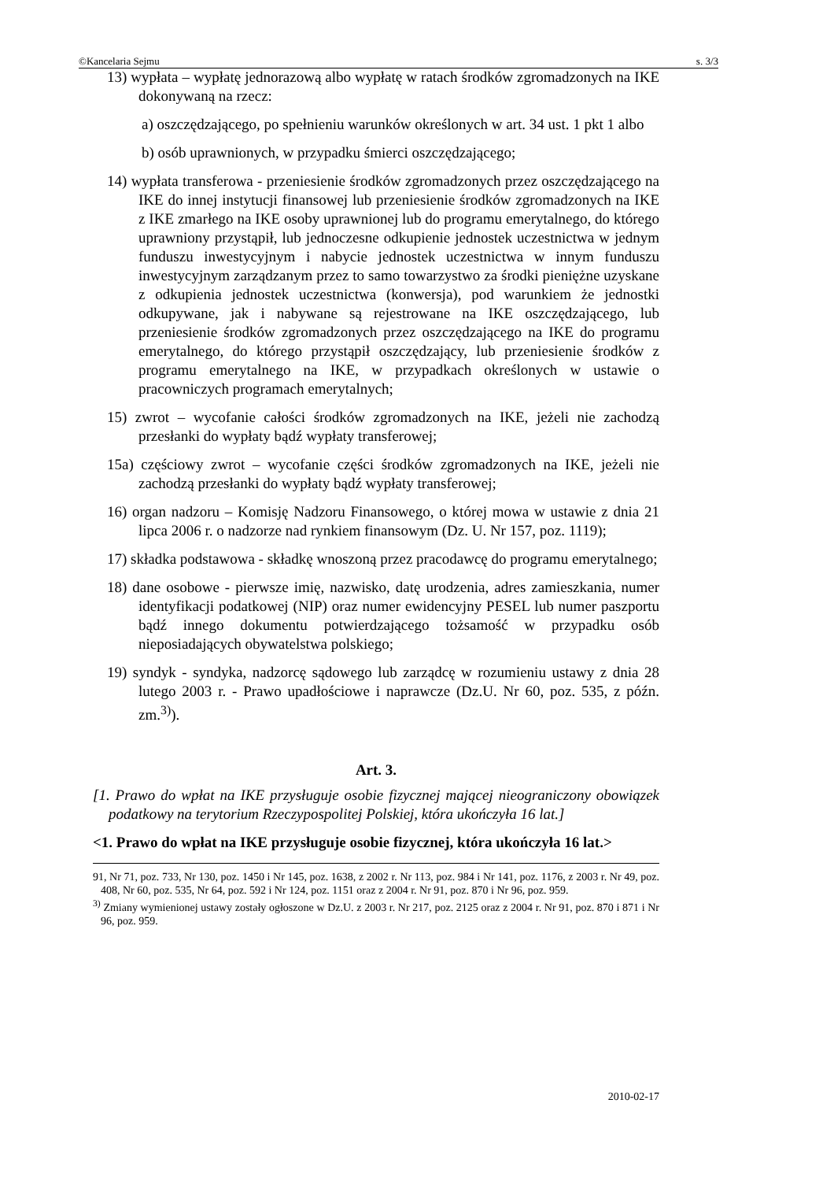©Kancelaria Sejmu s. 3/3
13) wypłata – wypłatę jednorazową albo wypłatę w ratach środków zgromadzonych na IKE dokonywaną na rzecz:
a) oszczędzającego, po spełnieniu warunków określonych w art. 34 ust. 1 pkt 1 albo
b) osób uprawnionych, w przypadku śmierci oszczędzającego;
14) wypłata transferowa - przeniesienie środków zgromadzonych przez oszczędzającego na IKE do innej instytucji finansowej lub przeniesienie środków zgromadzonych na IKE z IKE zmarłego na IKE osoby uprawnionej lub do programu emerytalnego, do którego uprawniony przystąpił, lub jednoczesne odkupienie jednostek uczestnictwa w jednym funduszu inwestycyjnym i nabycie jednostek uczestnictwa w innym funduszu inwestycyjnym zarządzanym przez to samo towarzystwo za środki pieniężne uzyskane z odkupienia jednostek uczestnictwa (konwersja), pod warunkiem że jednostki odkupywane, jak i nabywane są rejestrowane na IKE oszczędzającego, lub przeniesienie środków zgromadzonych przez oszczędzającego na IKE do programu emerytalnego, do którego przystąpił oszczędzający, lub przeniesienie środków z programu emerytalnego na IKE, w przypadkach określonych w ustawie o pracowniczych programach emerytalnych;
15) zwrot – wycofanie całości środków zgromadzonych na IKE, jeżeli nie zachodzą przesłanki do wypłaty bądź wypłaty transferowej;
15a) częściowy zwrot – wycofanie części środków zgromadzonych na IKE, jeżeli nie zachodzą przesłanki do wypłaty bądź wypłaty transferowej;
16) organ nadzoru – Komisję Nadzoru Finansowego, o której mowa w ustawie z dnia 21 lipca 2006 r. o nadzorze nad rynkiem finansowym (Dz. U. Nr 157, poz. 1119);
17) składka podstawowa - składkę wnoszoną przez pracodawcę do programu emerytalnego;
18) dane osobowe - pierwsze imię, nazwisko, datę urodzenia, adres zamieszkania, numer identyfikacji podatkowej (NIP) oraz numer ewidencyjny PESEL lub numer paszportu bądź innego dokumentu potwierdzającego tożsamość w przypadku osób nieposiadających obywatelstwa polskiego;
19) syndyk - syndyka, nadzorcę sądowego lub zarządcę w rozumieniu ustawy z dnia 28 lutego 2003 r. - Prawo upadłościowe i naprawcze (Dz.U. Nr 60, poz. 535, z późn. zm.<sup>3)</sup>).
Art. 3.
[1. Prawo do wpłat na IKE przysługuje osobie fizycznej mającej nieograniczony obowiązek podatkowy na terytorium Rzeczypospolitej Polskiej, która ukończyła 16 lat.]
<1. Prawo do wpłat na IKE przysługuje osobie fizycznej, która ukończyła 16 lat.>
91, Nr 71, poz. 733, Nr 130, poz. 1450 i Nr 145, poz. 1638, z 2002 r. Nr 113, poz. 984 i Nr 141, poz. 1176, z 2003 r. Nr 49, poz. 408, Nr 60, poz. 535, Nr 64, poz. 592 i Nr 124, poz. 1151 oraz z 2004 r. Nr 91, poz. 870 i Nr 96, poz. 959.
<sup>3)</sup> Zmiany wymienionej ustawy zostały ogłoszone w Dz.U. z 2003 r. Nr 217, poz. 2125 oraz z 2004 r. Nr 91, poz. 870 i 871 i Nr 96, poz. 959.
2010-02-17